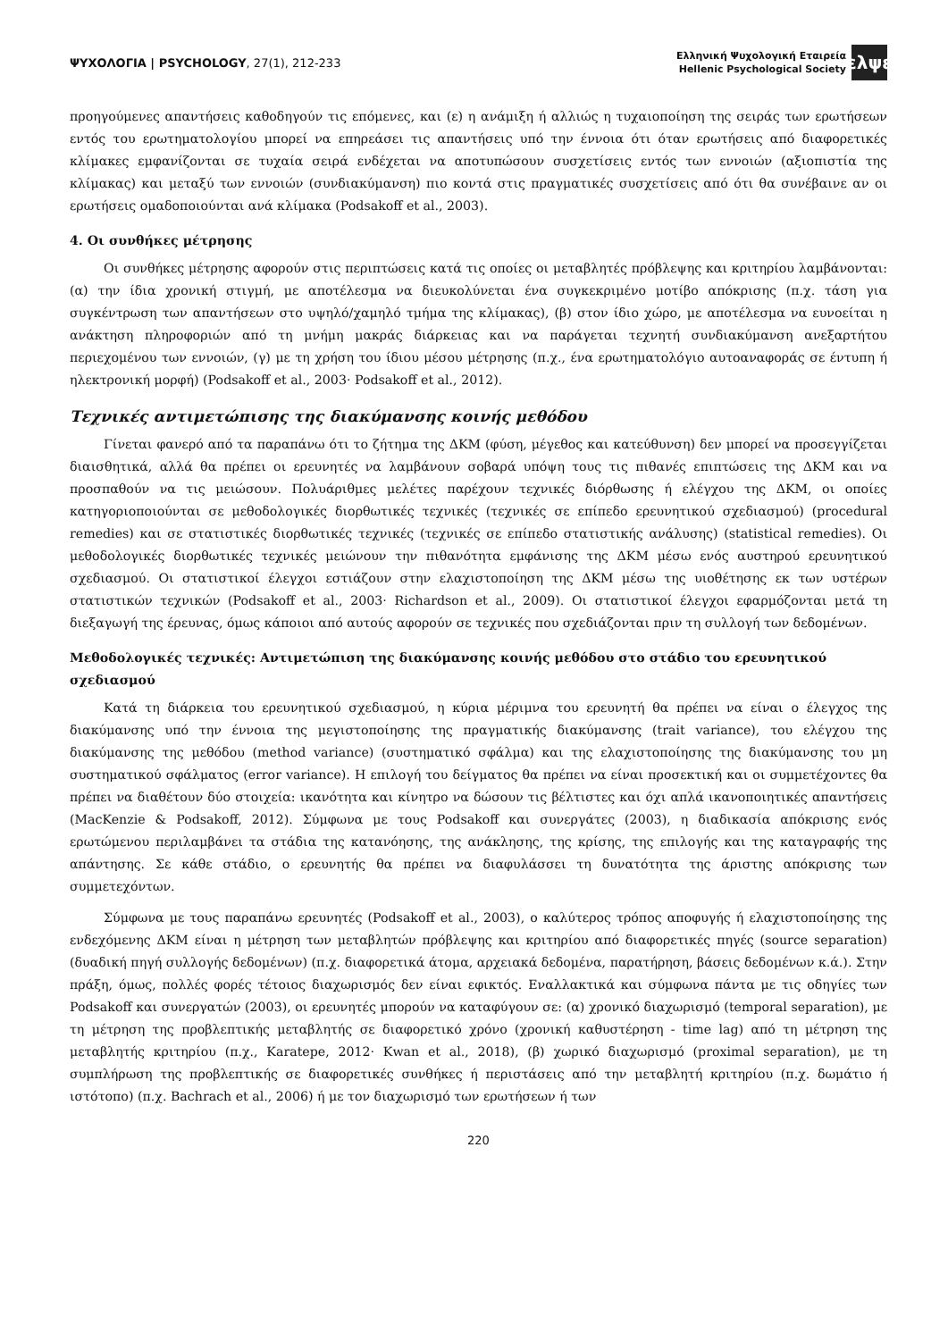ΨΥΧΟΛΟΓΙΑ | PSYCHOLOGY, 27(1), 212-233
Ελληνική Ψυχολογική Εταιρεία
Hellenic Psychological Society
ελψε
προηγούμενες απαντήσεις καθοδηγούν τις επόμενες, και (ε) η ανάμιξη ή αλλιώς η τυχαιοποίηση της σειράς των ερωτήσεων εντός του ερωτηματολογίου μπορεί να επηρεάσει τις απαντήσεις υπό την έννοια ότι όταν ερωτήσεις από διαφορετικές κλίμακες εμφανίζονται σε τυχαία σειρά ενδέχεται να αποτυπώσουν συσχετίσεις εντός των εννοιών (αξιοπιστία της κλίμακας) και μεταξύ των εννοιών (συνδιακύμανση) πιο κοντά στις πραγματικές συσχετίσεις από ότι θα συνέβαινε αν οι ερωτήσεις ομαδοποιούνται ανά κλίμακα (Podsakoff et al., 2003).
4. Οι συνθήκες μέτρησης
Οι συνθήκες μέτρησης αφορούν στις περιπτώσεις κατά τις οποίες οι μεταβλητές πρόβλεψης και κριτηρίου λαμβάνονται: (α) την ίδια χρονική στιγμή, με αποτέλεσμα να διευκολύνεται ένα συγκεκριμένο μοτίβο απόκρισης (π.χ. τάση για συγκέντρωση των απαντήσεων στο υψηλό/χαμηλό τμήμα της κλίμακας), (β) στον ίδιο χώρο, με αποτέλεσμα να ευνοείται η ανάκτηση πληροφοριών από τη μνήμη μακράς διάρκειας και να παράγεται τεχνητή συνδιακύμανση ανεξαρτήτου περιεχομένου των εννοιών, (γ) με τη χρήση του ίδιου μέσου μέτρησης (π.χ., ένα ερωτηματολόγιο αυτοαναφοράς σε έντυπη ή ηλεκτρονική μορφή) (Podsakoff et al., 2003· Podsakoff et al., 2012).
Τεχνικές αντιμετώπισης της διακύμανσης κοινής μεθόδου
Γίνεται φανερό από τα παραπάνω ότι το ζήτημα της ΔΚΜ (φύση, μέγεθος και κατεύθυνση) δεν μπορεί να προσεγγίζεται διαισθητικά, αλλά θα πρέπει οι ερευνητές να λαμβάνουν σοβαρά υπόψη τους τις πιθανές επιπτώσεις της ΔΚΜ και να προσπαθούν να τις μειώσουν. Πολυάριθμες μελέτες παρέχουν τεχνικές διόρθωσης ή ελέγχου της ΔΚΜ, οι οποίες κατηγοριοποιούνται σε μεθοδολογικές διορθωτικές τεχνικές (τεχνικές σε επίπεδο ερευνητικού σχεδιασμού) (procedural remedies) και σε στατιστικές διορθωτικές τεχνικές (τεχνικές σε επίπεδο στατιστικής ανάλυσης) (statistical remedies). Οι μεθοδολογικές διορθωτικές τεχνικές μειώνουν την πιθανότητα εμφάνισης της ΔΚΜ μέσω ενός αυστηρού ερευνητικού σχεδιασμού. Οι στατιστικοί έλεγχοι εστιάζουν στην ελαχιστοποίηση της ΔΚΜ μέσω της υιοθέτησης εκ των υστέρων στατιστικών τεχνικών (Podsakoff et al., 2003· Richardson et al., 2009). Οι στατιστικοί έλεγχοι εφαρμόζονται μετά τη διεξαγωγή της έρευνας, όμως κάποιοι από αυτούς αφορούν σε τεχνικές που σχεδιάζονται πριν τη συλλογή των δεδομένων.
Μεθοδολογικές τεχνικές: Αντιμετώπιση της διακύμανσης κοινής μεθόδου στο στάδιο του ερευνητικού σχεδιασμού
Κατά τη διάρκεια του ερευνητικού σχεδιασμού, η κύρια μέριμνα του ερευνητή θα πρέπει να είναι ο έλεγχος της διακύμανσης υπό την έννοια της μεγιστοποίησης της πραγματικής διακύμανσης (trait variance), του ελέγχου της διακύμανσης της μεθόδου (method variance) (συστηματικό σφάλμα) και της ελαχιστοποίησης της διακύμανσης του μη συστηματικού σφάλματος (error variance). Η επιλογή του δείγματος θα πρέπει να είναι προσεκτική και οι συμμετέχοντες θα πρέπει να διαθέτουν δύο στοιχεία: ικανότητα και κίνητρο να δώσουν τις βέλτιστες και όχι απλά ικανοποιητικές απαντήσεις (MacKenzie & Podsakoff, 2012). Σύμφωνα με τους Podsakoff και συνεργάτες (2003), η διαδικασία απόκρισης ενός ερωτώμενου περιλαμβάνει τα στάδια της κατανόησης, της ανάκλησης, της κρίσης, της επιλογής και της καταγραφής της απάντησης. Σε κάθε στάδιο, ο ερευνητής θα πρέπει να διαφυλάσσει τη δυνατότητα της άριστης απόκρισης των συμμετεχόντων.
Σύμφωνα με τους παραπάνω ερευνητές (Podsakoff et al., 2003), ο καλύτερος τρόπος αποφυγής ή ελαχιστοποίησης της ενδεχόμενης ΔΚΜ είναι η μέτρηση των μεταβλητών πρόβλεψης και κριτηρίου από διαφορετικές πηγές (source separation) (δυαδική πηγή συλλογής δεδομένων) (π.χ. διαφορετικά άτομα, αρχειακά δεδομένα, παρατήρηση, βάσεις δεδομένων κ.ά.). Στην πράξη, όμως, πολλές φορές τέτοιος διαχωρισμός δεν είναι εφικτός. Εναλλακτικά και σύμφωνα πάντα με τις οδηγίες των Podsakoff και συνεργατών (2003), οι ερευνητές μπορούν να καταφύγουν σε: (α) χρονικό διαχωρισμό (temporal separation), με τη μέτρηση της προβλεπτικής μεταβλητής σε διαφορετικό χρόνο (χρονική καθυστέρηση - time lag) από τη μέτρηση της μεταβλητής κριτηρίου (π.χ., Karatepe, 2012· Kwan et al., 2018), (β) χωρικό διαχωρισμό (proximal separation), με τη συμπλήρωση της προβλεπτικής σε διαφορετικές συνθήκες ή περιστάσεις από την μεταβλητή κριτηρίου (π.χ. δωμάτιο ή ιστότοπο) (π.χ. Bachrach et al., 2006) ή με τον διαχωρισμό των ερωτήσεων ή των
220